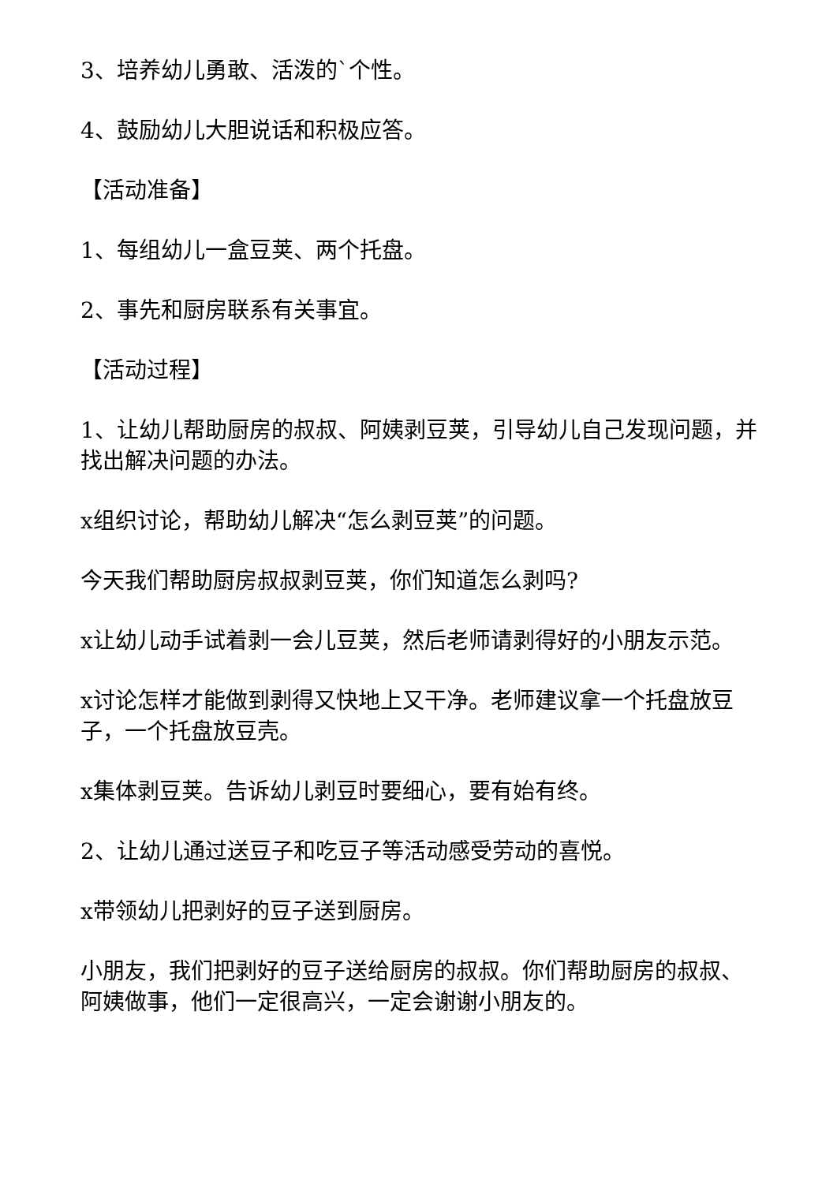3、培养幼儿勇敢、活泼的`个性。
4、鼓励幼儿大胆说话和积极应答。
【活动准备】
1、每组幼儿一盒豆荚、两个托盘。
2、事先和厨房联系有关事宜。
【活动过程】
1、让幼儿帮助厨房的叔叔、阿姨剥豆荚，引导幼儿自己发现问题，并找出解决问题的办法。
x组织讨论，帮助幼儿解决“怎么剥豆荚”的问题。
今天我们帮助厨房叔叔剥豆荚，你们知道怎么剥吗?
x让幼儿动手试着剥一会儿豆荚，然后老师请剥得好的小朋友示范。
x讨论怎样才能做到剥得又快地上又干净。老师建议拿一个托盘放豆子，一个托盘放豆壳。
x集体剥豆荚。告诉幼儿剥豆时要细心，要有始有终。
2、让幼儿通过送豆子和吃豆子等活动感受劳动的喜悦。
x带领幼儿把剥好的豆子送到厨房。
小朋友，我们把剥好的豆子送给厨房的叔叔。你们帮助厨房的叔叔、阿姨做事，他们一定很高兴，一定会谢谢小朋友的。